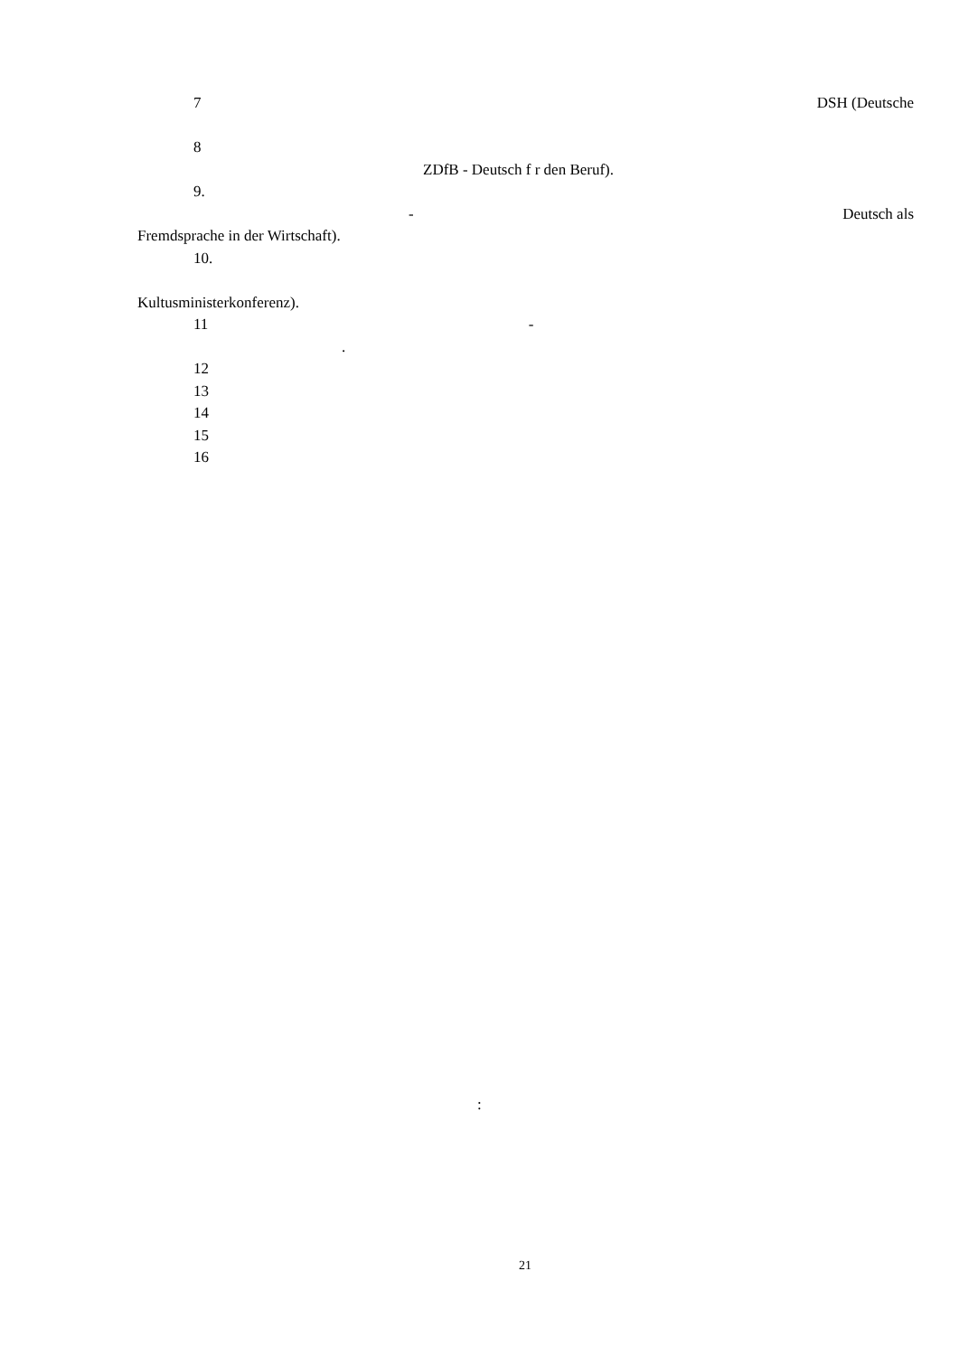7 DSH (Deutsche
8
ZDfB - Deutsch f r den Beruf).
9.
- Deutsch als
Fremdsprache in der Wirtschaft).
10.
Kultusministerkonferenz).
11 -
.
12
13
14
15
16
:
21